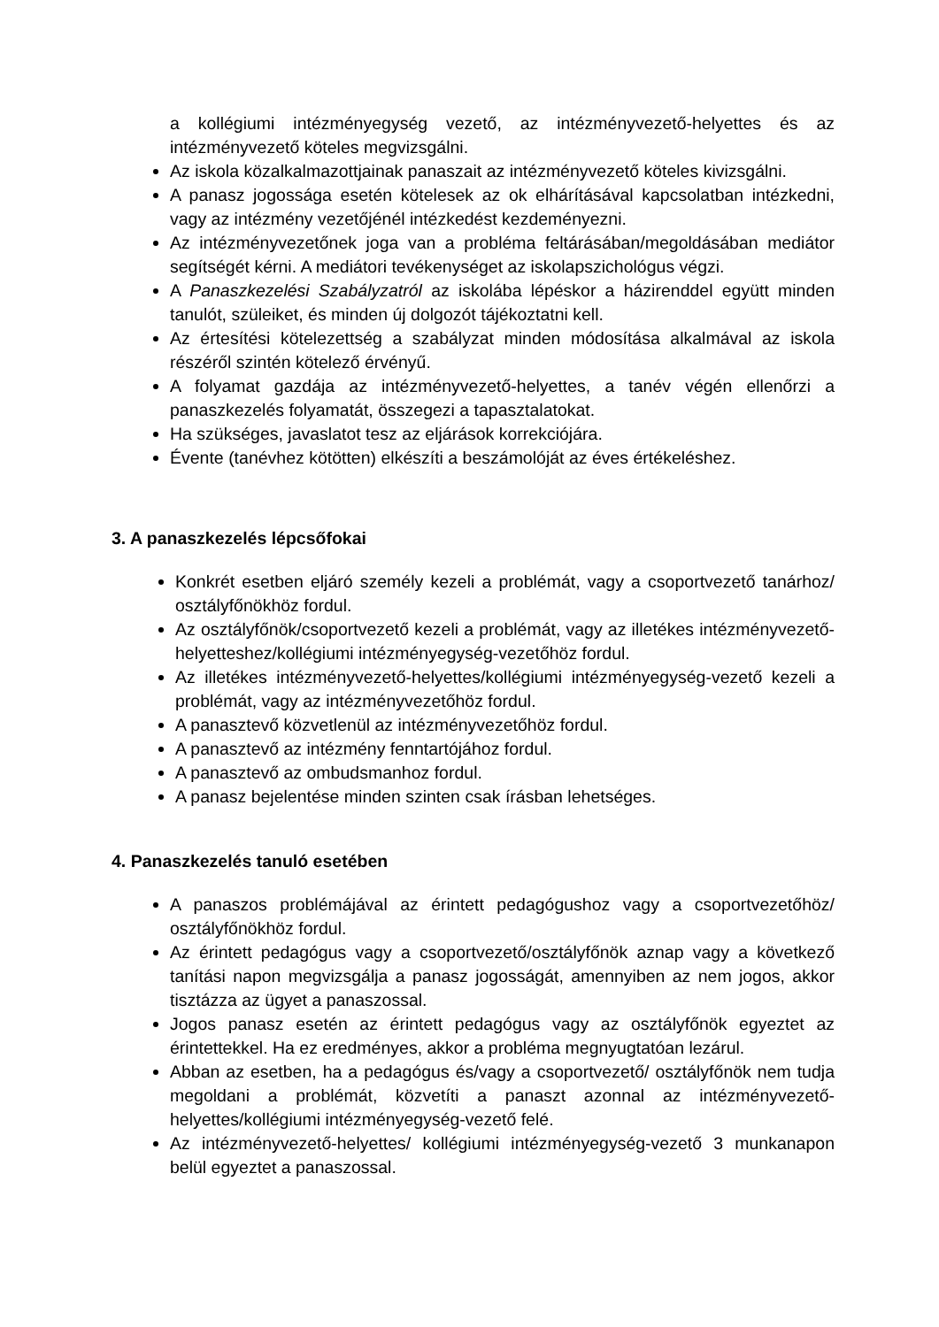a kollégiumi intézményegység vezető, az intézményvezető-helyettes és az intézményvezető köteles megvizsgálni.
Az iskola közalkalmazottjainak panaszait az intézményvezető köteles kivizsgálni.
A panasz jogossága esetén kötelesek az ok elhárításával kapcsolatban intézkedni, vagy az intézmény vezetőjénél intézkedést kezdeményezni.
Az intézményvezetőnek joga van a probléma feltárásában/megoldásában mediátor segítségét kérni. A mediátori tevékenységet az iskolapszichológus végzi.
A Panaszkezelési Szabályzatról az iskolába lépéskor a házirenddel együtt minden tanulót, szüleiket, és minden új dolgozót tájékoztatni kell.
Az értesítési kötelezettség a szabályzat minden módosítása alkalmával az iskola részéről szintén kötelező érvényű.
A folyamat gazdája az intézményvezető-helyettes, a tanév végén ellenőrzi a panaszkezelés folyamatát, összegezi a tapasztalatokat.
Ha szükséges, javaslatot tesz az eljárások korrekciójára.
Évente (tanévhez kötötten) elkészíti a beszámolóját az éves értékeléshez.
3. A panaszkezelés lépcsőfokai
Konkrét esetben eljáró személy kezeli a problémát, vagy a csoportvezető tanárhoz/ osztályfőnökhöz fordul.
Az osztályfőnök/csoportvezető kezeli a problémát, vagy az illetékes intézményvezető-helyetteshez/kollégiumi intézményegység-vezetőhöz fordul.
Az illetékes intézményvezető-helyettes/kollégiumi intézményegység-vezető kezeli a problémát, vagy az intézményvezetőhöz fordul.
A panasztevő közvetlenül az intézményvezetőhöz fordul.
A panasztevő az intézmény fenntartójához fordul.
A panasztevő az ombudsmanhoz fordul.
A panasz bejelentése minden szinten csak írásban lehetséges.
4. Panaszkezelés tanuló esetében
A panaszos problémájával az érintett pedagógushoz vagy a csoportvezetőhöz/ osztályfőnökhöz fordul.
Az érintett pedagógus vagy a csoportvezető/osztályfőnök aznap vagy a következő tanítási napon megvizsgálja a panasz jogosságát, amennyiben az nem jogos, akkor tisztázza az ügyet a panaszossal.
Jogos panasz esetén az érintett pedagógus vagy az osztályfőnök egyeztet az érintettekkel. Ha ez eredményes, akkor a probléma megnyugtatóan lezárul.
Abban az esetben, ha a pedagógus és/vagy a csoportvezető/ osztályfőnök nem tudja megoldani a problémát, közvetíti a panaszt azonnal az intézményvezető-helyettes/kollégiumi intézményegység-vezető felé.
Az intézményvezető-helyettes/ kollégiumi intézményegység-vezető 3 munkanapon belül egyeztet a panaszossal.